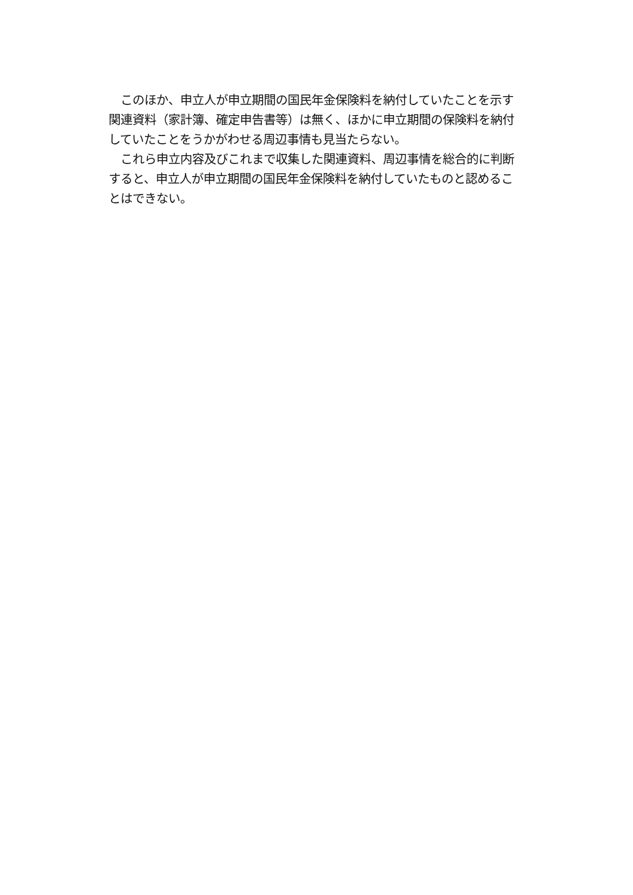このほか、申立人が申立期間の国民年金保険料を納付していたことを示す
関連資料（家計簿、確定申告書等）は無く、ほかに申立期間の保険料を納付
していたことをうかがわせる周辺事情も見当たらない。
　これら申立内容及びこれまで収集した関連資料、周辺事情を総合的に判断
すると、申立人が申立期間の国民年金保険料を納付していたものと認めるこ
とはできない。